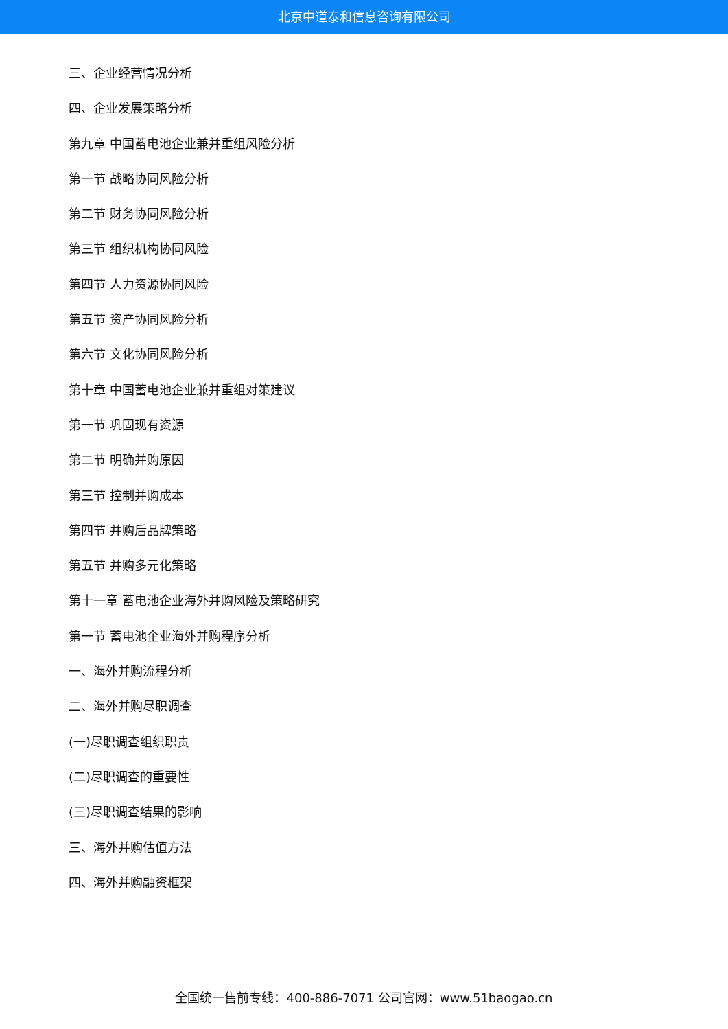北京中道泰和信息咨询有限公司
三、企业经营情况分析
四、企业发展策略分析
第九章 中国蓄电池企业兼并重组风险分析
第一节 战略协同风险分析
第二节 财务协同风险分析
第三节 组织机构协同风险
第四节 人力资源协同风险
第五节 资产协同风险分析
第六节 文化协同风险分析
第十章 中国蓄电池企业兼并重组对策建议
第一节 巩固现有资源
第二节 明确并购原因
第三节 控制并购成本
第四节 并购后品牌策略
第五节 并购多元化策略
第十一章 蓄电池企业海外并购风险及策略研究
第一节 蓄电池企业海外并购程序分析
一、海外并购流程分析
二、海外并购尽职调查
(一)尽职调查组织职责
(二)尽职调查的重要性
(三)尽职调查结果的影响
三、海外并购估值方法
四、海外并购融资框架
全国统一售前专线：400-886-7071 公司官网：www.51baogao.cn